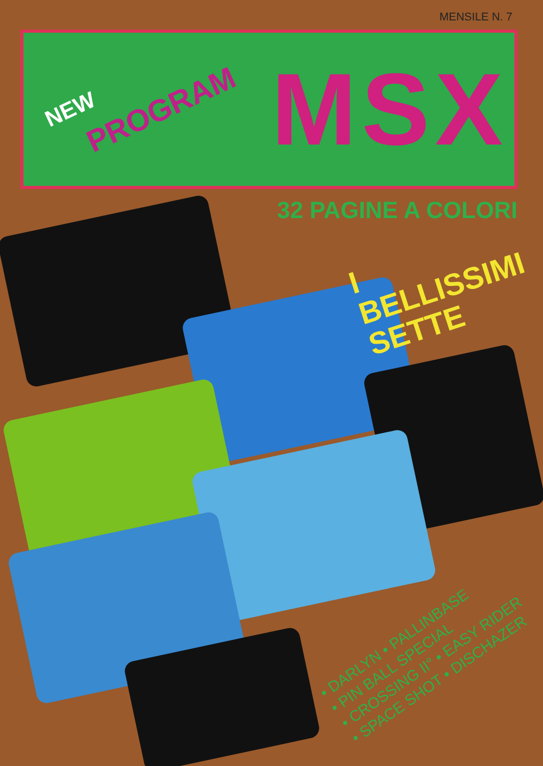MENSILE N. 7
NEW PROGRAM MSX
32 PAGINE A COLORI
I
BELLISSIMI
SETTE
• DARLYN • PALLINBASE
• PIN BALL SPECIAL
• CROSSING II° • EASY RIDER
• SPACE SHOT • DISCHAZER